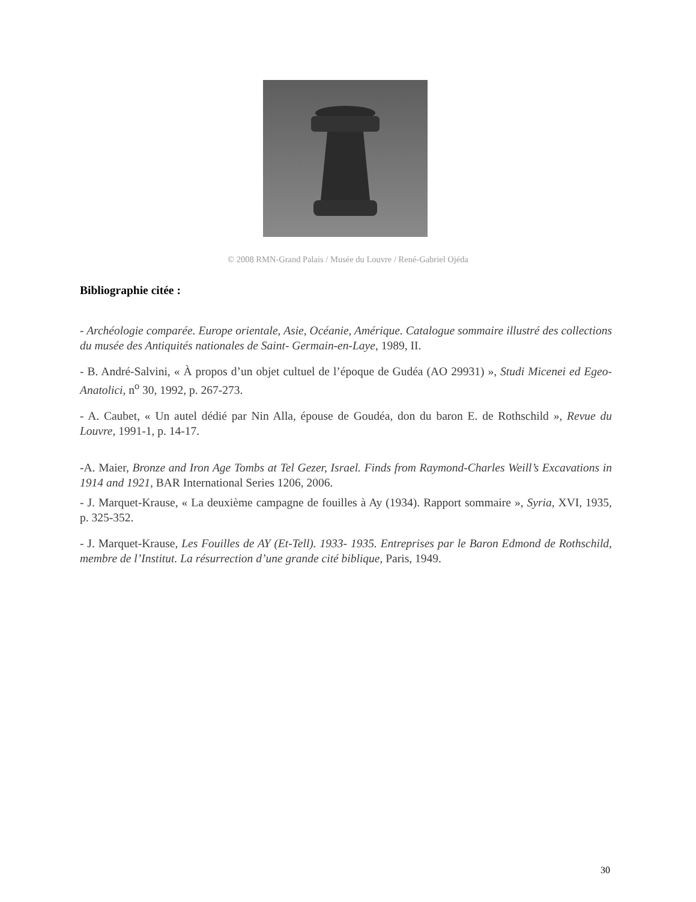© 2008 RMN-Grand Palais / Musée du Louvre / René-Gabriel Ojéda
Bibliographie citée :
- Archéologie comparée. Europe orientale, Asie, Océanie, Amérique. Catalogue sommaire illustré des collections du musée des Antiquités nationales de Saint- Germain-en-Laye, 1989, II.
- B. André-Salvini, « À propos d’un objet cultuel de l’époque de Gudéa (AO 29931) », Studi Micenei ed Egeo-Anatolici, n<sup>o</sup> 30, 1992, p. 267-273.
- A. Caubet, « Un autel dédié par Nin Alla, épouse de Goudéa, don du baron E. de Rothschild », Revue du Louvre, 1991-1, p. 14-17.
-A. Maier, Bronze and Iron Age Tombs at Tel Gezer, Israel. Finds from Raymond-Charles Weill’s Excavations in 1914 and 1921, BAR International Series 1206, 2006.
- J. Marquet-Krause, « La deuxième campagne de fouilles à Ay (1934). Rapport sommaire », Syria, XVI, 1935, p. 325-352.
- J. Marquet-Krause, Les Fouilles de AY (Et-Tell). 1933- 1935. Entreprises par le Baron Edmond de Rothschild, membre de l’Institut. La résurrection d’une grande cité biblique, Paris, 1949.
30